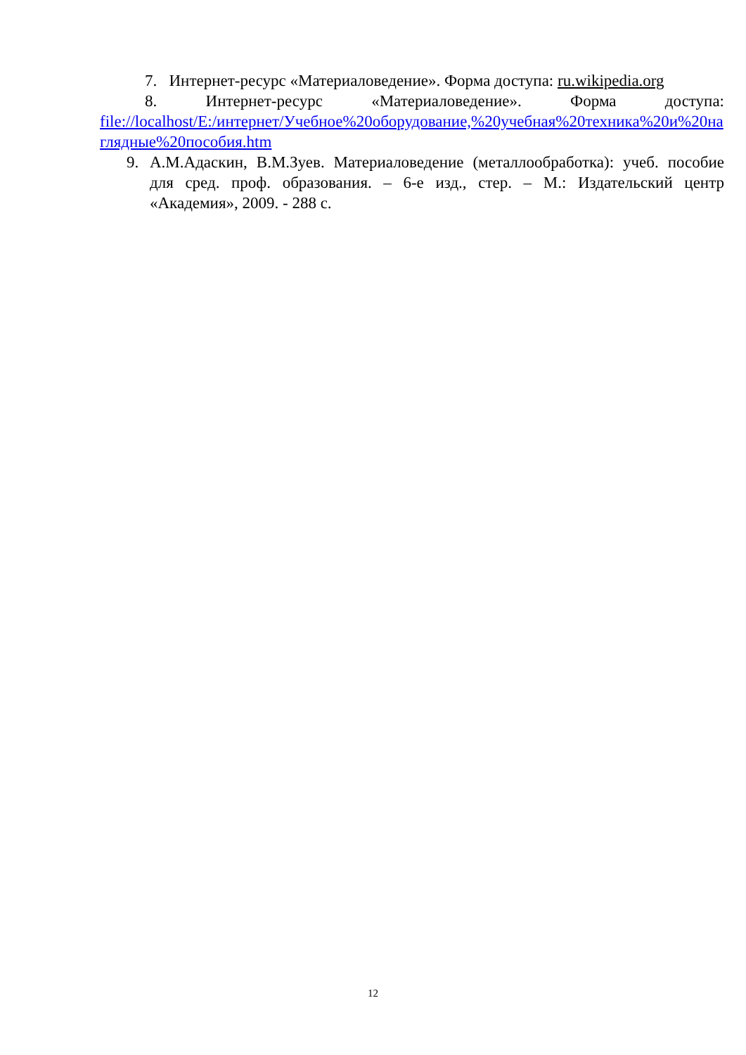7. Интернет-ресурс «Материаловедение». Форма доступа: ru.wikipedia.org
8. Интернет-ресурс «Материаловедение». Форма доступа:
file://localhost/E:/интернет/Учебное%20оборудование,%20учебная%20техника%20и%20наглядные%20пособия.htm
9. А.М.Адаскин, В.М.Зуев. Материаловедение (металлообработка): учеб. пособие для сред. проф. образования. – 6-е изд., стер. – М.: Издательский центр «Академия», 2009. - 288 с.
12